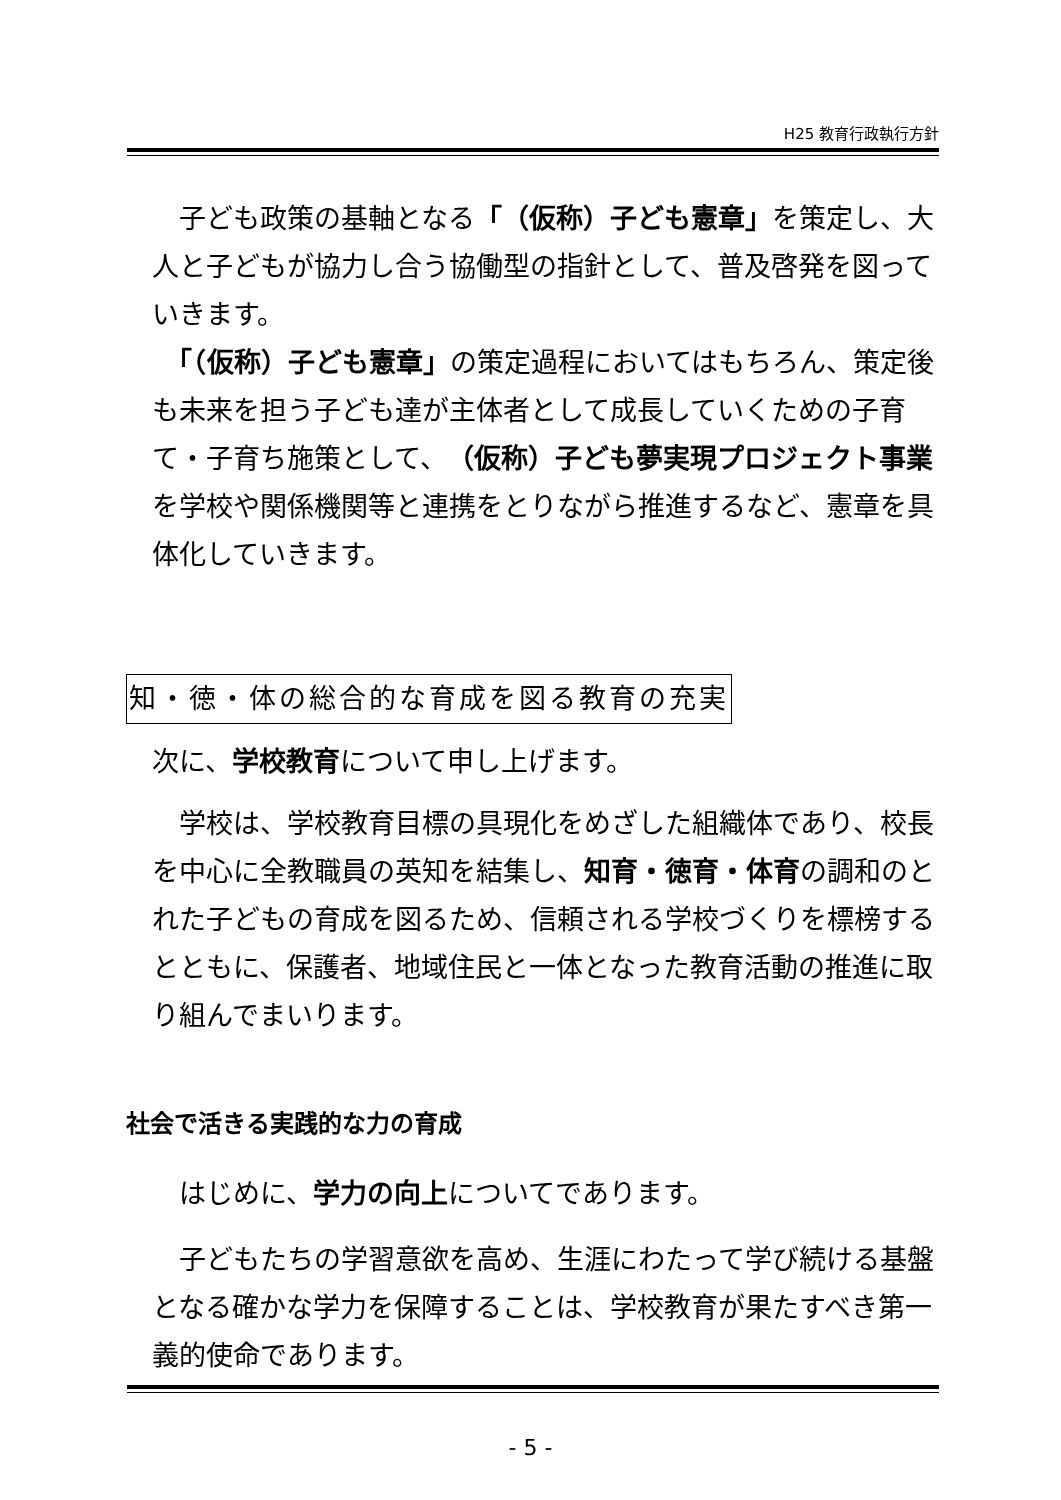H25 教育行政執行方針
　子ども政策の基軸となる「（仮称）子ども憲章」を策定し、大人と子どもが協力し合う協働型の指針として、普及啓発を図っていきます。
　「（仮称）子ども憲章」の策定過程においてはもちろん、策定後も未来を担う子ども達が主体者として成長していくための子育て・子育ち施策として、（仮称）子ども夢実現プロジェクト事業を学校や関係機関等と連携をとりながら推進するなど、憲章を具体化していきます。
知・徳・体の総合的な育成を図る教育の充実
次に、学校教育について申し上げます。
　学校は、学校教育目標の具現化をめざした組織体であり、校長を中心に全教職員の英知を結集し、知育・徳育・体育の調和のとれた子どもの育成を図るため、信頼される学校づくりを標榜するとともに、保護者、地域住民と一体となった教育活動の推進に取り組んでまいります。
社会で活きる実践的な力の育成
　はじめに、学力の向上についてであります。
　子どもたちの学習意欲を高め、生涯にわたって学び続ける基盤となる確かな学力を保障することは、学校教育が果たすべき第一義的使命であります。
- 5 -